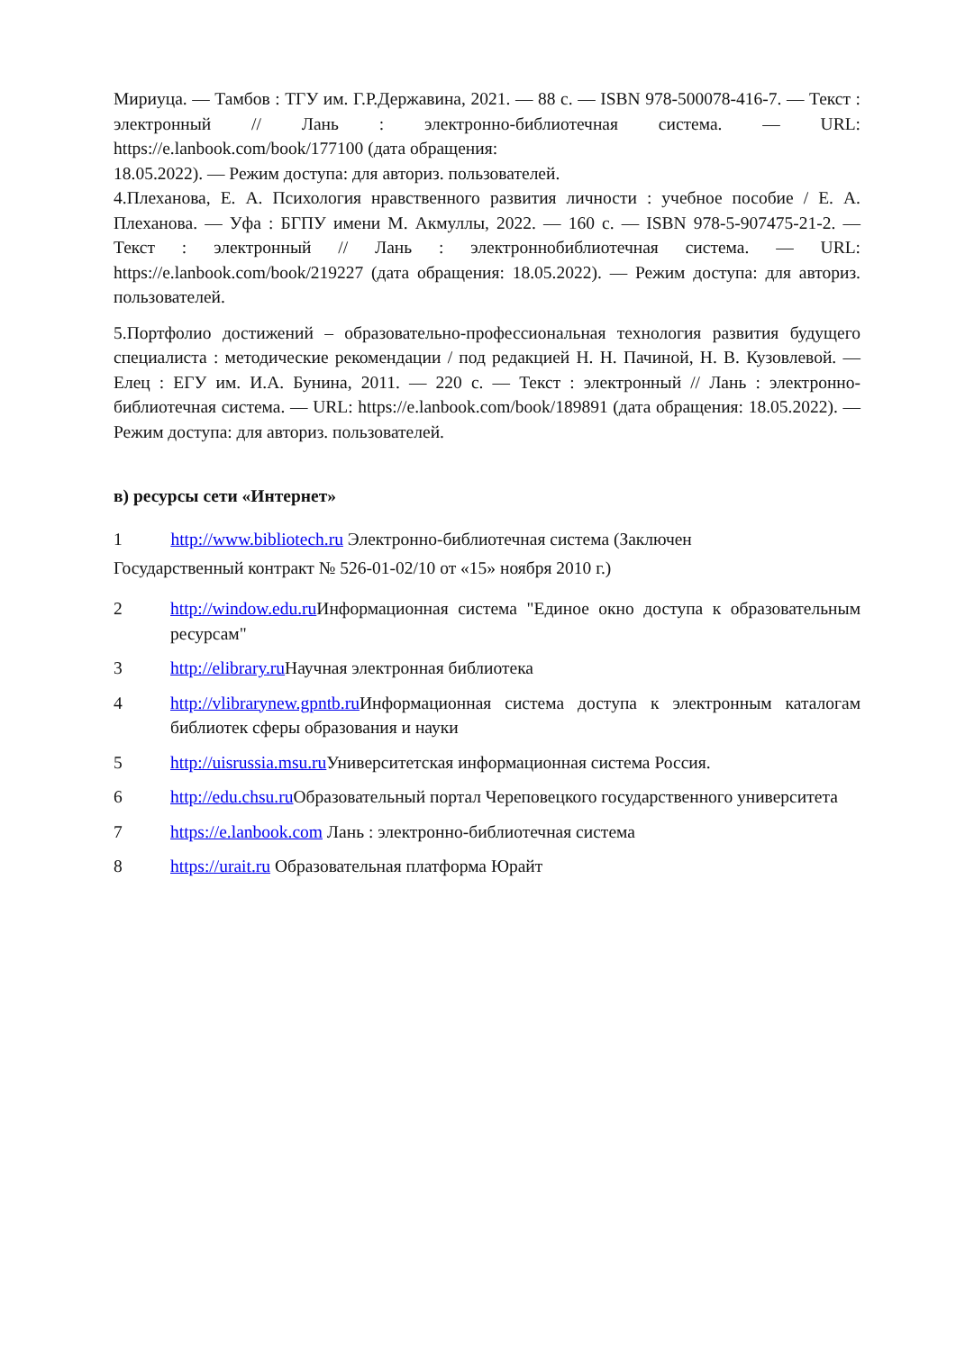Мириуца. — Тамбов : ТГУ им. Г.Р.Державина, 2021. — 88 с. — ISBN 978-500078-416-7. — Текст : электронный // Лань : электронно-библиотечная система. — URL: https://e.lanbook.com/book/177100 (дата обращения:
18.05.2022). — Режим доступа: для авториз. пользователей.
4.Плеханова, Е. А. Психология нравственного развития личности : учебное пособие / Е. А. Плеханова. — Уфа : БГПУ имени М. Акмуллы, 2022. — 160 с. — ISBN 978-5-907475-21-2. — Текст : электронный // Лань : электроннобиблиотечная система. — URL: https://e.lanbook.com/book/219227 (дата обращения: 18.05.2022). — Режим доступа: для авториз. пользователей.
5.Портфолио достижений – образовательно-профессиональная технология развития будущего специалиста : методические рекомендации / под редакцией Н. Н. Пачиной, Н. В. Кузовлевой. — Елец : ЕГУ им. И.А. Бунина, 2011. — 220 с. — Текст : электронный // Лань : электронно-библиотечная система. — URL: https://e.lanbook.com/book/189891 (дата обращения: 18.05.2022). — Режим доступа: для авториз. пользователей.
в) ресурсы сети «Интернет»
1 http://www.bibliotech.ru Электронно-библиотечная система (Заключен
Государственный контракт № 526-01-02/10 от «15» ноября 2010 г.)
2 http://window.edu.ru Информационная система "Единое окно доступа к образовательным ресурсам"
3 http://elibrary.ru Научная электронная библиотека
4 http://vlibrarynew.gpntb.ru Информационная система доступа к электронным каталогам библиотек сферы образования и науки
5 http://uisrussia.msu.ru Университетская информационная система Россия.
6 http://edu.chsu.ru Образовательный портал Череповецкого государственного университета
7 https://e.lanbook.com Лань : электронно-библиотечная система
8 https://urait.ru Образовательная платформа Юрайт